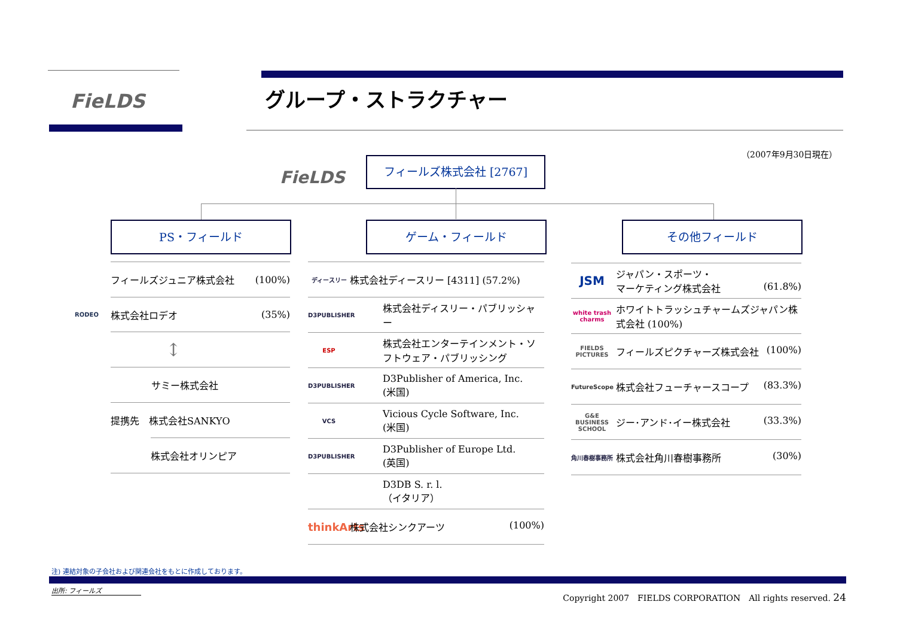FieLDS グループ・ストラクチャー
（2007年9月30日現在）
FieLDS
フィールズ株式会社 [2767]
PS・フィールド ゲーム・フィールド その他フィールド
フィールズジュニア株式会社 (100%)
RODEO
株式会社ロデオ (35%)
↕
サミー株式会社
提携先　株式会社SANKYO
株式会社オリンピア
ディースリー 株式会社ディースリー [4311] (57.2%)
D3PUBLISHER 株式会社ディスリー・パブリッシャー
ESP 株式会社エンターテインメント・ソフトウェア・パブリッシング
D3PUBLISHER D3Publisher of America, Inc.
(米国)
VCS Vicious Cycle Software, Inc.
(米国)
D3PUBLISHER D3Publisher of Europe Ltd.
(英国)
D3DB S. r. l.
（イタリア）
thinkArts 株式会社シンクアーツ (100%)
JSM ジャパン・スポーツ・
マーケティング株式会社 (61.8%)
white trash charms ホワイトトラッシュチャームズジャパン株式会社 (100%)
FIELDS PICTURES フィールズピクチャーズ株式会社 (100%)
FutureScope 株式会社フューチャースコープ (83.3%)
G&E BUSINESS SCHOOL ジー･アンド･イー株式会社 (33.3%)
角川春樹事務所 株式会社角川春樹事務所 (30%)
注) 連結対象の子会社および関連会社をもとに作成しております。
出所: フィールズ
Copyright 2007　FIELDS CORPORATION　All rights reserved. 24